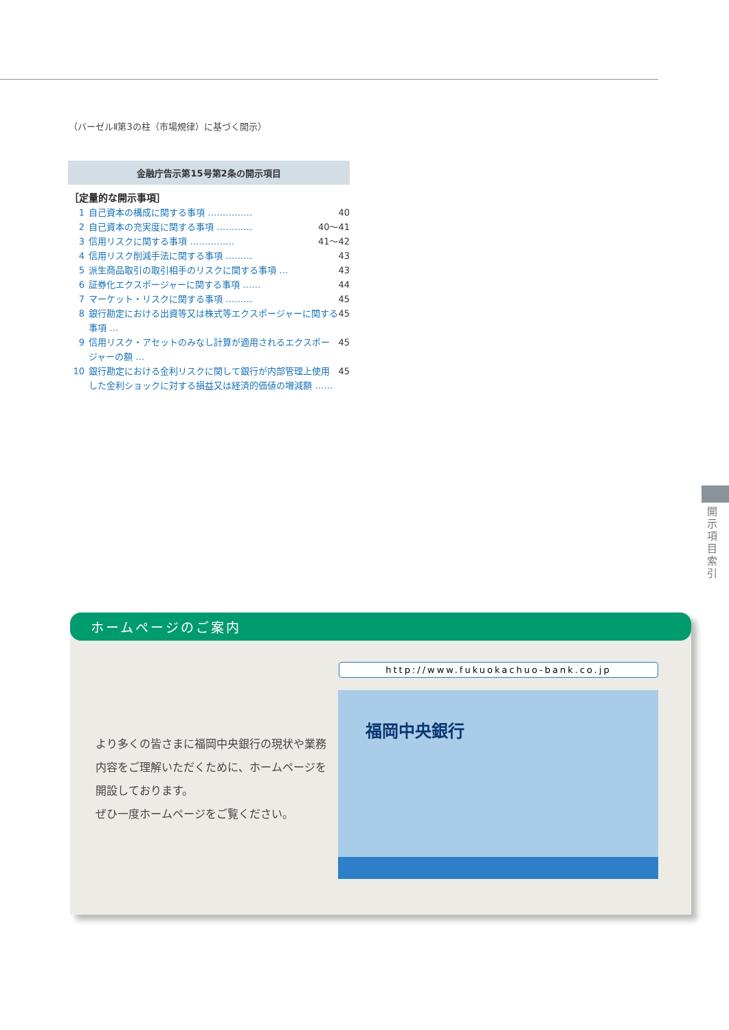（バーゼルⅡ第3の柱（市場規律）に基づく開示）
金融庁告示第15号第2条の開示項目
［定量的な開示事項］
1 自己資本の構成に関する事項 …………… 40
2 自己資本の充実度に関する事項 ………… 40～41
3 信用リスクに関する事項 …………… 41～42
4 信用リスク削減手法に関する事項 ……… 43
5 派生商品取引の取引相手のリスクに関する事項 … 43
6 証券化エクスポージャーに関する事項 …… 44
7 マーケット・リスクに関する事項 ……… 45
8 銀行勘定における出資等又は株式等エクスポージャーに関する事項 … 45
9 信用リスク・アセットのみなし計算が適用されるエクスポージャーの額 … 45
10 銀行勘定における金利リスクに関して銀行が内部管理上使用した金利ショックに対する損益又は経済的価値の増減額 …… 45
開示項目索引
ホームページのご案内
より多くの皆さまに福岡中央銀行の現状や業務内容をご理解いただくために、ホームページを開設しております。
ぜひ一度ホームページをご覧ください。
http://www.fukuokachuo-bank.co.jp
福岡中央銀行